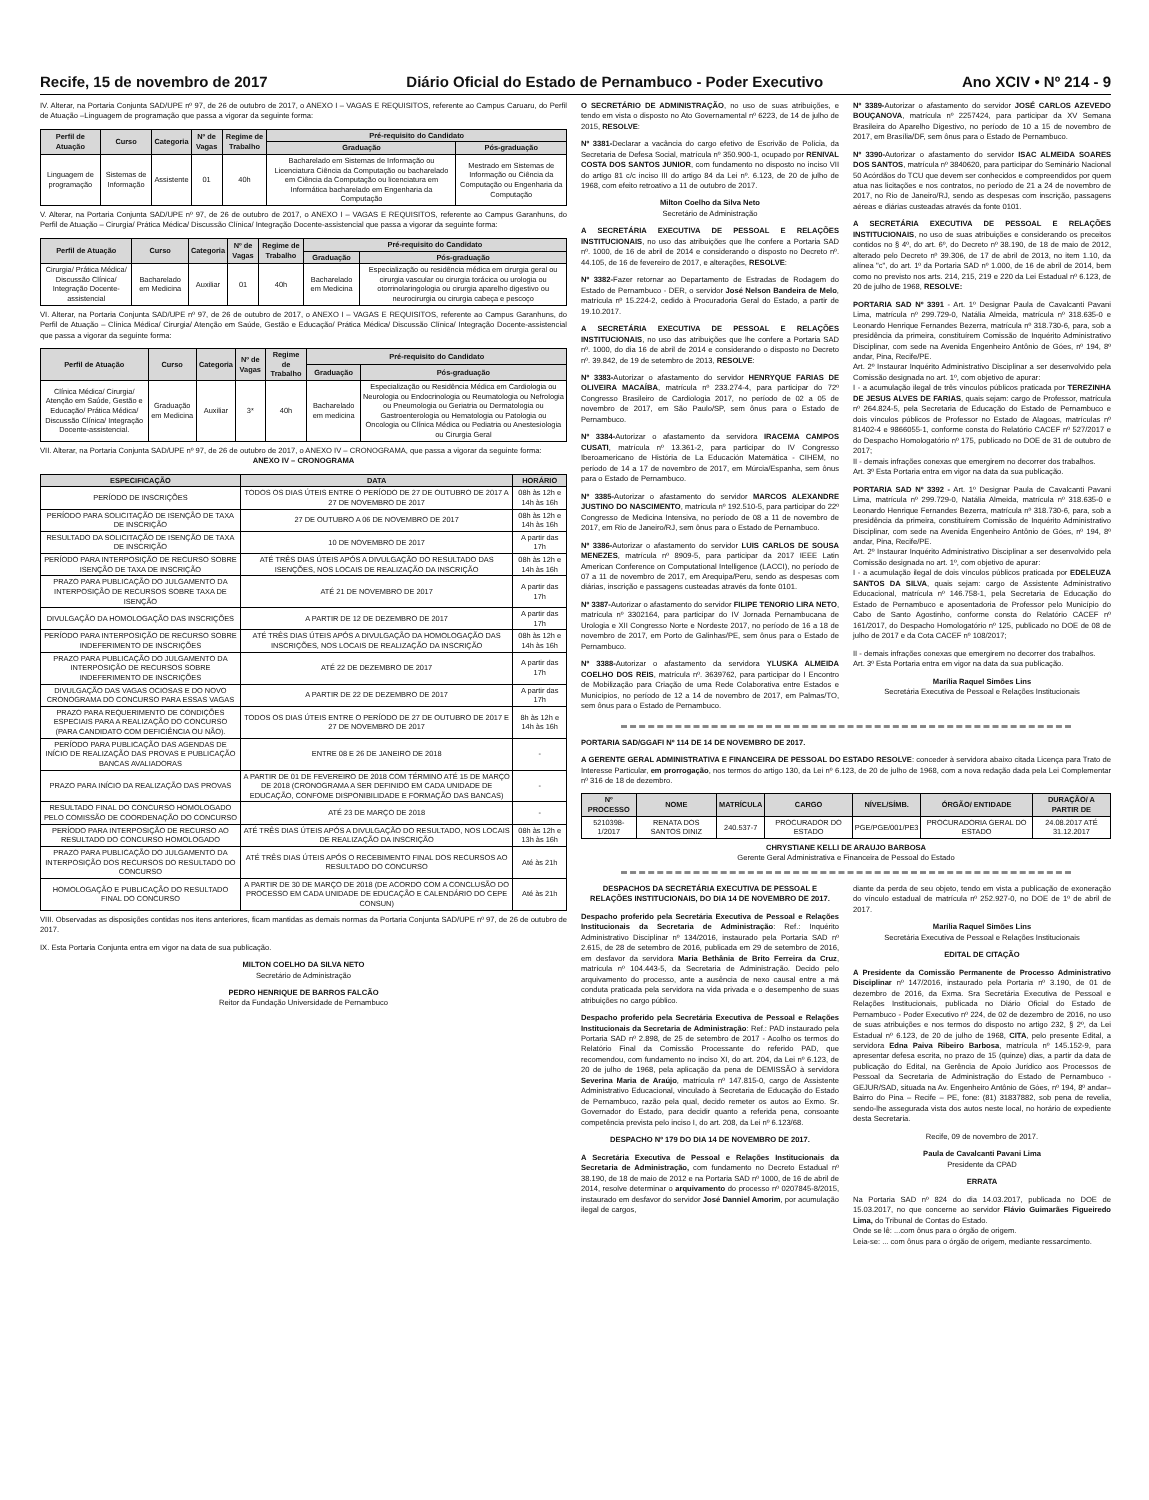Recife, 15 de novembro de 2017 Diário Oficial do Estado de Pernambuco - Poder Executivo Ano XCIV • Nº 214 - 9
IV. Alterar, na Portaria Conjunta SAD/UPE nº 97, de 26 de outubro de 2017, o ANEXO I – VAGAS E REQUISITOS, referente ao Campus Caruaru, do Perfil de Atuação –Linguagem de programação que passa a vigorar da seguinte forma:
| Perfil de Atuação | Curso | Categoria | Nº de Vagas | Regime de Trabalho | Pré-requisito do Candidato | |
| --- | --- | --- | --- | --- | --- | --- |
| | | | | | Graduação | Pós-graduação |
| Linguagem de programação | Sistemas de Informação | Assistente | 01 | 40h | Bacharelado em Sistemas de Informação ou Licenciatura Ciência da Computação ou bacharelado em Ciência da Computação ou licenciatura em Informática bacharelado em Engenharia da Computação | Mestrado em Sistemas de Informação ou Ciência da Computação ou Engenharia da Computação |
V. Alterar, na Portaria Conjunta SAD/UPE nº 97, de 26 de outubro de 2017, o ANEXO I – VAGAS E REQUISITOS, referente ao Campus Garanhuns, do Perfil de Atuação – Cirurgia/ Prática Médica/ Discussão Clínica/ Integração Docente-assistencial que passa a vigorar da seguinte forma:
| Perfil de Atuação | Curso | Categoria | Nº de Vagas | Regime de Trabalho | Pré-requisito do Candidato | |
| --- | --- | --- | --- | --- | --- | --- |
| | | | | | Graduação | Pós-graduação |
| Cirurgia/ Prática Médica/ Discussão Clínica/ Integração Docente-assistencial | Bacharelado em Medicina | Auxiliar | 01 | 40h | Bacharelado em Medicina | Especialização ou residência médica em cirurgia geral ou cirurgia vascular ou cirurgia torácica ou urologia ou otorrinolaringologia ou cirurgia aparelho digestivo ou neurocirurgia ou cirurgia cabeça e pescoço |
VI. Alterar, na Portaria Conjunta SAD/UPE nº 97, de 26 de outubro de 2017, o ANEXO I – VAGAS E REQUISITOS, referente ao Campus Garanhuns, do Perfil de Atuação – Clínica Médica/ Cirurgia/ Atenção em Saúde, Gestão e Educação/ Prática Médica/ Discussão Clínica/ Integração Docente-assistencial que passa a vigorar da seguinte forma:
| Perfil de Atuação | Curso | Categoria | Nº de Vagas | Regime de Trabalho | Pré-requisito do Candidato | |
| --- | --- | --- | --- | --- | --- | --- |
| | | | | | Graduação | Pós-graduação |
| Clínica Médica/ Cirurgia/ Atenção em Saúde, Gestão e Educação/ Prática Médica/ Discussão Clínica/ Integração Docente-assistencial. | Graduação em Medicina | Auxiliar | 3* | 40h | Bacharelado em medicina | Especialização ou Residência Médica em Cardiologia ou Neurologia ou Endocrinologia ou Reumatologia ou Nefrologia ou Pneumologia ou Geriatria ou Dermatologia ou Gastroenterologia ou Hematologia ou Patologia ou Oncologia ou Clínica Médica ou Pediatria ou Anestesiologia ou Cirurgia Geral |
VII. Alterar, na Portaria Conjunta SAD/UPE nº 97, de 26 de outubro de 2017, o ANEXO IV – CRONOGRAMA, que passa a vigorar da seguinte forma:
ANEXO IV – CRONOGRAMA
| ESPECIFICAÇÃO | DATA | HORÁRIO |
| --- | --- | --- |
| PERÍODO DE INSCRIÇÕES | TODOS OS DIAS ÚTEIS ENTRE O PERÍODO DE 27 DE OUTUBRO DE 2017 A 27 DE NOVEMBRO DE 2017 | 08h às 12h e 14h às 16h |
| PERÍODO PARA SOLICITAÇÃO DE ISENÇÃO DE TAXA DE INSCRIÇÃO | 27 DE OUTUBRO A 06 DE NOVEMBRO DE 2017 | 08h às 12h e 14h às 16h |
| RESULTADO DA SOLICITAÇÃO DE ISENÇÃO DE TAXA DE INSCRIÇÃO | 10 DE NOVEMBRO DE 2017 | A partir das 17h |
| PERÍODO PARA INTERPOSIÇÃO DE RECURSO SOBRE ISENÇÃO DE TAXA DE INSCRIÇÃO | ATÉ TRÊS DIAS ÚTEIS APÓS A DIVULGAÇÃO DO RESULTADO DAS ISENÇÕES, NOS LOCAIS DE REALIZAÇÃO DA INSCRIÇÃO | 08h às 12h e 14h às 16h |
| PRAZO PARA PUBLICAÇÃO DO JULGAMENTO DA INTERPOSIÇÃO DE RECURSOS SOBRE TAXA DE ISENÇÃO | ATÉ 21 DE NOVEMBRO DE 2017 | A partir das 17h |
| DIVULGAÇÃO DA HOMOLOGAÇÃO DAS INSCRIÇÕES | A PARTIR DE 12 DE DEZEMBRO DE 2017 | A partir das 17h |
| PERÍODO PARA INTERPOSIÇÃO DE RECURSO SOBRE INDEFERIMENTO DE INSCRIÇÕES | ATÉ TRÊS DIAS ÚTEIS APÓS A DIVULGAÇÃO DA HOMOLOGAÇÃO DAS INSCRIÇÕES, NOS LOCAIS DE REALIZAÇÃO DA INSCRIÇÃO | 08h às 12h e 14h às 16h |
| PRAZO PARA PUBLICAÇÃO DO JULGAMENTO DA INTERPOSIÇÃO DE RECURSOS SOBRE INDEFERIMENTO DE INSCRIÇÕES | ATÉ 22 DE DEZEMBRO DE 2017 | A partir das 17h |
| DIVULGAÇÃO DAS VAGAS OCIOSAS E DO NOVO CRONOGRAMA DO CONCURSO PARA ESSAS VAGAS | A PARTIR DE 22 DE DEZEMBRO DE 2017 | A partir das 17h |
| PRAZO PARA REQUERIMENTO DE CONDIÇÕES ESPECIAIS PARA A REALIZAÇÃO DO CONCURSO (PARA CANDIDATO COM DEFICIÊNCIA OU NÃO). | TODOS OS DIAS ÚTEIS ENTRE O PERÍODO DE 27 DE OUTUBRO DE 2017 E 27 DE NOVEMBRO DE 2017 | 8h às 12h e 14h às 16h |
| PERÍODO PARA PUBLICAÇÃO DAS AGENDAS DE INÍCIO DE REALIZAÇÃO DAS PROVAS E PUBLICAÇÃO BANCAS AVALIADORAS | ENTRE 08 E 26 DE JANEIRO DE 2018 | - |
| PRAZO PARA INÍCIO DA REALIZAÇÃO DAS PROVAS | A PARTIR DE 01 DE FEVEREIRO DE 2018 COM TÉRMINO ATÉ 15 DE MARÇO DE 2018 (CRONOGRAMA A SER DEFINIDO EM CADA UNIDADE DE EDUCAÇÃO, CONFOME DISPONIBILIDADE E FORMAÇÃO DAS BANCAS) | - |
| RESULTADO FINAL DO CONCURSO HOMOLOGADO PELO COMISSÃO DE COORDENAÇÃO DO CONCURSO | ATÉ 23 DE MARÇO DE 2018 | - |
| PERÍODO PARA INTERPOSIÇÃO DE RECURSO AO RESULTADO DO CONCURSO HOMOLOGADO | ATÉ TRÊS DIAS ÚTEIS APÓS A DIVULGAÇÃO DO RESULTADO, NOS LOCAIS DE REALIZAÇÃO DA INSCRIÇÃO | 08h às 12h e 13h às 16h |
| PRAZO PARA PUBLICAÇÃO DO JULGAMENTO DA INTERPOSIÇÃO DOS RECURSOS DO RESULTADO DO CONCURSO | ATÉ TRÊS DIAS ÚTEIS APÓS O RECEBIMENTO FINAL DOS RECURSOS AO RESULTADO DO CONCURSO | Até às 21h |
| HOMOLOGAÇÃO E PUBLICAÇÃO DO RESULTADO FINAL DO CONCURSO | A PARTIR DE 30 DE MARÇO DE 2018 (DE ACORDO COM A CONCLUSÃO DO PROCESSO EM CADA UNIDADE DE EDUCAÇÃO E CALENDÁRIO DO CEPE CONSUN) | Até às 21h |
VIII. Observadas as disposições contidas nos itens anteriores, ficam mantidas as demais normas da Portaria Conjunta SAD/UPE nº 97, de 26 de outubro de 2017.
IX. Esta Portaria Conjunta entra em vigor na data de sua publicação.
MILTON COELHO DA SILVA NETO
Secretário de Administração
PEDRO HENRIQUE DE BARROS FALCÃO
Reitor da Fundação Universidade de Pernambuco
O SECRETÁRIO DE ADMINISTRAÇÃO, no uso de suas atribuições, e tendo em vista o disposto no Ato Governamental nº 6223, de 14 de julho de 2015, RESOLVE:
Nº 3381-Declarar a vacância do cargo efetivo de Escrivão de Polícia, da Secretaria de Defesa Social, matrícula nº 350.900-1, ocupado por RENIVAL COSTA DOS SANTOS JUNIOR, com fundamento no disposto no inciso VII do artigo 81 c/c inciso III do artigo 84 da Lei nº. 6.123, de 20 de julho de 1968, com efeito retroativo a 11 de outubro de 2017.
Milton Coelho da Silva Neto
Secretário de Administração
A SECRETÁRIA EXECUTIVA DE PESSOAL E RELAÇÕES INSTITUCIONAIS, no uso das atribuições que lhe confere a Portaria SAD nº. 1000, de 16 de abril de 2014 e considerando o disposto no Decreto nº. 44.105, de 16 de fevereiro de 2017, e alterações, RESOLVE:
Nº 3382-Fazer retornar ao Departamento de Estradas de Rodagem do Estado de Pernambuco - DER, o servidor José Nelson Bandeira de Melo, matrícula nº 15.224-2, cedido à Procuradoria Geral do Estado, a partir de 19.10.2017.
A SECRETÁRIA EXECUTIVA DE PESSOAL E RELAÇÕES INSTITUCIONAIS, no uso das atribuições que lhe confere a Portaria SAD nº. 1000, do dia 16 de abril de 2014 e considerando o disposto no Decreto nº. 39.842, de 19 de setembro de 2013, RESOLVE:
Nº 3383-Autorizar o afastamento do servidor HENRYQUE FARIAS DE OLIVEIRA MACAÍBA, matrícula nº 233.274-4, para participar do 72º Congresso Brasileiro de Cardiologia 2017, no período de 02 a 05 de novembro de 2017, em São Paulo/SP, sem ônus para o Estado de Pernambuco.
Nº 3384-Autorizar o afastamento da servidora IRACEMA CAMPOS CUSATI, matrícula nº 13.361-2, para participar do IV Congresso Iberoamericano de História de La Educación Matemática - CIHEM, no período de 14 a 17 de novembro de 2017, em Múrcia/Espanha, sem ônus para o Estado de Pernambuco.
Nº 3385-Autorizar o afastamento do servidor MARCOS ALEXANDRE JUSTINO DO NASCIMENTO, matrícula nº 192.510-5, para participar do 22º Congresso de Medicina Intensiva, no período de 08 a 11 de novembro de 2017, em Rio de Janeiro/RJ, sem ônus para o Estado de Pernambuco.
Nº 3386-Autorizar o afastamento do servidor LUIS CARLOS DE SOUSA MENEZES, matrícula nº 8909-5, para participar da 2017 IEEE Latin American Conference on Computational Intelligence (LACCI), no período de 07 a 11 de novembro de 2017, em Arequipa/Peru, sendo as despesas com diárias, inscrição e passagens custeadas através da fonte 0101.
Nº 3387-Autorizar o afastamento do servidor FILIPE TENORIO LIRA NETO, matrícula nº 3302164, para participar do IV Jornada Pernambucana de Urologia e XII Congresso Norte e Nordeste 2017, no período de 16 a 18 de novembro de 2017, em Porto de Galinhas/PE, sem ônus para o Estado de Pernambuco.
Nº 3388-Autorizar o afastamento da servidora YLUSKA ALMEIDA COELHO DOS REIS, matrícula nº. 3639762, para participar do I Encontro de Mobilização para Criação de uma Rede Colaborativa entre Estados e Municípios, no período de 12 a 14 de novembro de 2017, em Palmas/TO, sem ônus para o Estado de Pernambuco.
Nº 3389-Autorizar o afastamento do servidor JOSÉ CARLOS AZEVEDO BOUÇANOVA, matrícula nº 2257424, para participar da XV Semana Brasileira do Aparelho Digestivo, no período de 10 a 15 de novembro de 2017, em Brasília/DF, sem ônus para o Estado de Pernambuco.
Nº 3390-Autorizar o afastamento do servidor ISAC ALMEIDA SOARES DOS SANTOS, matrícula nº 3840620, para participar do Seminário Nacional 50 Acórdãos do TCU que devem ser conhecidos e compreendidos por quem atua nas licitações e nos contratos, no período de 21 a 24 de novembro de 2017, no Rio de Janeiro/RJ, sendo as despesas com inscrição, passagens aéreas e diárias custeadas através da fonte 0101.
A SECRETÁRIA EXECUTIVA DE PESSOAL E RELAÇÕES INSTITUCIONAIS, no uso de suas atribuições e considerando os preceitos contidos no § 4º, do art. 6º, do Decreto nº 38.190, de 18 de maio de 2012, alterado pelo Decreto nº 39.306, de 17 de abril de 2013, no item 1.10, da alínea "c", do art. 1º da Portaria SAD nº 1.000, de 16 de abril de 2014, bem como no previsto nos arts. 214, 215, 219 e 220 da Lei Estadual nº 6.123, de 20 de julho de 1968, RESOLVE:
PORTARIA SAD Nº 3391 - Art. 1º Designar Paula de Cavalcanti Pavani Lima, matrícula nº 299.729-0, Natália Almeida, matrícula nº 318.635-0 e Leonardo Henrique Fernandes Bezerra, matrícula nº 318.730-6, para, sob a presidência da primeira, constituírem Comissão de Inquérito Administrativo Disciplinar, com sede na Avenida Engenheiro Antônio de Góes, nº 194, 8º andar, Pina, Recife/PE.
Art. 2º Instaurar Inquérito Administrativo Disciplinar a ser desenvolvido pela Comissão designada no art. 1º, com objetivo de apurar:
I - a acumulação ilegal de três vínculos públicos praticada por TEREZINHA DE JESUS ALVES DE FARIAS, quais sejam: cargo de Professor, matrícula nº 264.824-5, pela Secretaria de Educação do Estado de Pernambuco e dois vínculos públicos de Professor no Estado de Alagoas, matrículas nº 81402-4 e 9866055-1, conforme consta do Relatório CACEF nº 527/2017 e do Despacho Homologatório nº 175, publicado no DOE de 31 de outubro de 2017;
II - demais infrações conexas que emergirem no decorrer dos trabalhos.
Art. 3º Esta Portaria entra em vigor na data da sua publicação.
PORTARIA SAD Nº 3392 - Art. 1º Designar Paula de Cavalcanti Pavani Lima, matrícula nº 299.729-0, Natália Almeida, matrícula nº 318.635-0 e Leonardo Henrique Fernandes Bezerra, matrícula nº 318.730-6, para, sob a presidência da primeira, constituírem Comissão de Inquérito Administrativo Disciplinar, com sede na Avenida Engenheiro Antônio de Góes, nº 194, 8º andar, Pina, Recife/PE.
Art. 2º Instaurar Inquérito Administrativo Disciplinar a ser desenvolvido pela Comissão designada no art. 1º, com objetivo de apurar:
I - a acumulação ilegal de dois vínculos públicos praticada por EDELEUZA SANTOS DA SILVA, quais sejam: cargo de Assistente Administrativo Educacional, matrícula nº 146.758-1, pela Secretaria de Educação do Estado de Pernambuco e aposentadoria de Professor pelo Município do Cabo de Santo Agostinho, conforme consta do Relatório CACEF nº 161/2017, do Despacho Homologatório nº 125, publicado no DOE de 08 de julho de 2017 e da Cota CACEF nº 108/2017;
II - demais infrações conexas que emergirem no decorrer dos trabalhos.
Art. 3º Esta Portaria entra em vigor na data da sua publicação.
Marília Raquel Simões Lins
Secretária Executiva de Pessoal e Relações Institucionais
PORTARIA SAD/GGAFI Nº 114 DE 14 DE NOVEMBRO DE 2017.
A GERENTE GERAL ADMINISTRATIVA E FINANCEIRA DE PESSOAL DO ESTADO RESOLVE: conceder à servidora abaixo citada Licença para Trato de Interesse Particular, em prorrogação, nos termos do artigo 130, da Lei nº 6.123, de 20 de julho de 1968, com a nova redação dada pela Lei Complementar nº 316 de 18 de dezembro.
| Nº PROCESSO | NOME | MATRÍCULA | CARGO | NÍVEL/SÍMB. | ÓRGÃO/ ENTIDADE | DURAÇÃO/ A PARTIR DE |
| --- | --- | --- | --- | --- | --- | --- |
| 5210398-1/2017 | RENATA DOS SANTOS DINIZ | 240.537-7 | PROCURADOR DO ESTADO | PGE/PGE/001/PE3 | PROCURADORIA GERAL DO ESTADO | 24.08.2017 ATÉ 31.12.2017 |
CHRYSTIANE KELLI DE ARAUJO BARBOSA
Gerente Geral Administrativa e Financeira de Pessoal do Estado
DESPACHOS DA SECRETÁRIA EXECUTIVA DE PESSOAL E RELAÇÕES INSTITUCIONAIS, DO DIA 14 DE NOVEMBRO DE 2017.
Despacho proferido pela Secretária Executiva de Pessoal e Relações Institucionais da Secretaria de Administração: Ref.: Inquérito Administrativo Disciplinar nº 134/2016, instaurado pela Portaria SAD nº 2.615, de 28 de setembro de 2016, publicada em 29 de setembro de 2016, em desfavor da servidora Maria Bethânia de Brito Ferreira da Cruz, matrícula nº 104.443-5, da Secretaria de Administração. Decido pelo arquivamento do processo, ante a ausência de nexo causal entre a má conduta praticada pela servidora na vida privada e o desempenho de suas atribuições no cargo público.
Despacho proferido pela Secretária Executiva de Pessoal e Relações Institucionais da Secretaria de Administração: Ref.: PAD instaurado pela Portaria SAD nº 2.898, de 25 de setembro de 2017 - Acolho os termos do Relatório Final da Comissão Processante do referido PAD, que recomendou, com fundamento no inciso XI, do art. 204, da Lei nº 6.123, de 20 de julho de 1968, pela aplicação da pena de DEMISSÃO à servidora Severina Maria de Araújo, matrícula nº 147.815-0, cargo de Assistente Administrativo Educacional, vinculado à Secretaria de Educação do Estado de Pernambuco, razão pela qual, decido remeter os autos ao Exmo. Sr. Governador do Estado, para decidir quanto a referida pena, consoante competência prevista pelo inciso I, do art. 208, da Lei nº 6.123/68.
DESPACHO Nº 179 DO DIA 14 DE NOVEMBRO DE 2017.
A Secretária Executiva de Pessoal e Relações Institucionais da Secretaria de Administração, com fundamento no Decreto Estadual nº 38.190, de 18 de maio de 2012 e na Portaria SAD nº 1000, de 16 de abril de 2014, resolve determinar o arquivamento do processo nº 0207845-8/2015, instaurado em desfavor do servidor José Danniel Amorim, por acumulação ilegal de cargos,
diante da perda de seu objeto, tendo em vista a publicação de exoneração do vínculo estadual de matrícula nº 252.927-0, no DOE de 1º de abril de 2017.
Marília Raquel Simões Lins
Secretária Executiva de Pessoal e Relações Institucionais
EDITAL DE CITAÇÃO
A Presidente da Comissão Permanente de Processo Administrativo Disciplinar nº 147/2016, instaurado pela Portaria nº 3.190, de 01 de dezembro de 2016, da Exma. Sra Secretária Executiva de Pessoal e Relações Institucionais, publicada no Diário Oficial do Estado de Pernambuco - Poder Executivo nº 224, de 02 de dezembro de 2016, no uso de suas atribuições e nos termos do disposto no artigo 232, § 2º, da Lei Estadual nº 6.123, de 20 de julho de 1968, CITA, pelo presente Edital, a servidora Edna Paiva Ribeiro Barbosa, matrícula nº 145.152-9, para apresentar defesa escrita, no prazo de 15 (quinze) dias, a partir da data de publicação do Edital, na Gerência de Apoio Jurídico aos Processos de Pessoal da Secretaria de Administração do Estado de Pernambuco - GEJUR/SAD, situada na Av. Engenheiro Antônio de Góes, nº 194, 8º andar–Bairro do Pina – Recife – PE, fone: (81) 31837882, sob pena de revelia, sendo-lhe assegurada vista dos autos neste local, no horário de expediente desta Secretaria.
Recife, 09 de novembro de 2017.
Paula de Cavalcanti Pavani Lima
Presidente da CPAD
ERRATA
Na Portaria SAD nº 824 do dia 14.03.2017, publicada no DOE de 15.03.2017, no que concerne ao servidor Flávio Guimarães Figueiredo Lima, do Tribunal de Contas do Estado.
Onde se lê: ...com ônus para o órgão de origem.
Leia-se: ... com ônus para o órgão de origem, mediante ressarcimento.